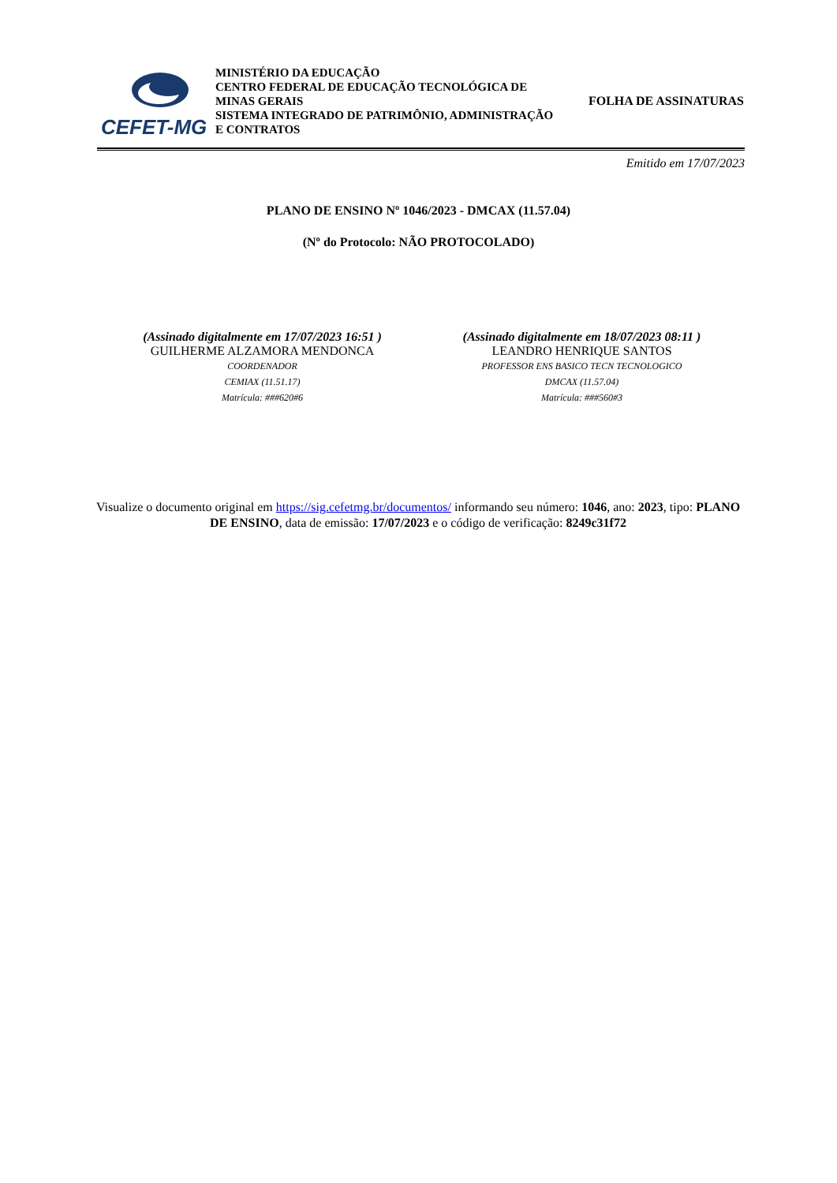CEFET-MG
MINISTÉRIO DA EDUCAÇÃO
CENTRO FEDERAL DE EDUCAÇÃO TECNOLÓGICA DE MINAS GERAIS
SISTEMA INTEGRADO DE PATRIMÔNIO, ADMINISTRAÇÃO E CONTRATOS
FOLHA DE ASSINATURAS
Emitido em 17/07/2023
PLANO DE ENSINO Nº 1046/2023 - DMCAX (11.57.04)
(Nº do Protocolo: NÃO PROTOCOLADO)
(Assinado digitalmente em 17/07/2023 16:51 )
GUILHERME ALZAMORA MENDONCA
COORDENADOR
CEMIAX (11.51.17)
Matrícula: ###620#6
(Assinado digitalmente em 18/07/2023 08:11 )
LEANDRO HENRIQUE SANTOS
PROFESSOR ENS BASICO TECN TECNOLOGICO
DMCAX (11.57.04)
Matrícula: ###560#3
Visualize o documento original em https://sig.cefetmg.br/documentos/ informando seu número: 1046, ano: 2023, tipo: PLANO DE ENSINO, data de emissão: 17/07/2023 e o código de verificação: 8249c31f72